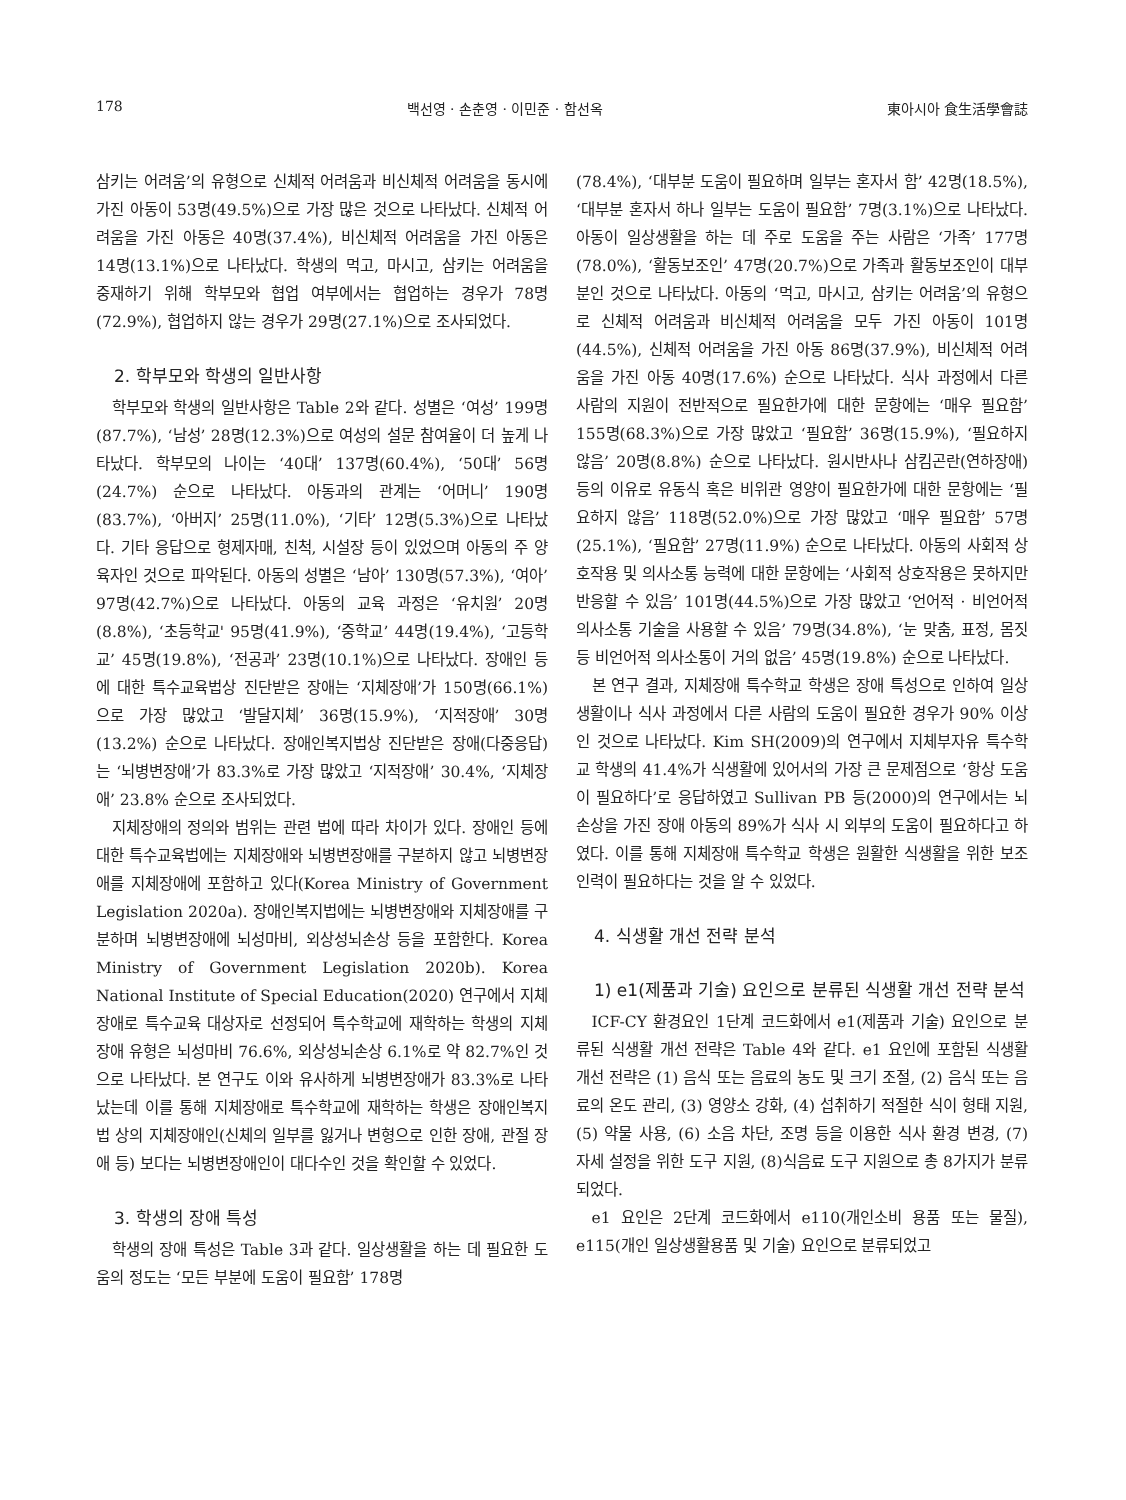178 백선영 · 손춘영 · 이민준 · 함선옥 東아시아 食生活學會誌
삼키는 어려움’의 유형으로 신체적 어려움과 비신체적 어려움을 동시에 가진 아동이 53명(49.5%)으로 가장 많은 것으로 나타났다. 신체적 어려움을 가진 아동은 40명(37.4%), 비신체적 어려움을 가진 아동은 14명(13.1%)으로 나타났다. 학생의 먹고, 마시고, 삼키는 어려움을 중재하기 위해 학부모와 협업 여부에서는 협업하는 경우가 78명(72.9%), 협업하지 않는 경우가 29명(27.1%)으로 조사되었다.
2. 학부모와 학생의 일반사항
학부모와 학생의 일반사항은 Table 2와 같다. 성별은 ‘여성’ 199명(87.7%), ‘남성’ 28명(12.3%)으로 여성의 설문 참여율이 더 높게 나타났다. 학부모의 나이는 ‘40대’ 137명(60.4%), ‘50대’ 56명(24.7%) 순으로 나타났다. 아동과의 관계는 ‘어머니’ 190명(83.7%), ‘아버지’ 25명(11.0%), ‘기타’ 12명(5.3%)으로 나타났다. 기타 응답으로 형제자매, 친척, 시설장 등이 있었으며 아동의 주 양육자인 것으로 파악된다. 아동의 성별은 ‘남아’ 130명(57.3%), ‘여아’ 97명(42.7%)으로 나타났다. 아동의 교육 과정은 ‘유치원’ 20명(8.8%), ‘초등학교' 95명(41.9%), ‘중학교’ 44명(19.4%), ‘고등학교’ 45명(19.8%), ‘전공과’ 23명(10.1%)으로 나타났다. 장애인 등에 대한 특수교육법상 진단받은 장애는 ‘지체장애’가 150명(66.1%)으로 가장 많았고 ‘발달지체’ 36명(15.9%), ‘지적장애’ 30명(13.2%) 순으로 나타났다. 장애인복지법상 진단받은 장애(다중응답)는 ‘뇌병변장애’가 83.3%로 가장 많았고 ‘지적장애’ 30.4%, ‘지체장애’ 23.8% 순으로 조사되었다.
지체장애의 정의와 범위는 관련 법에 따라 차이가 있다. 장애인 등에 대한 특수교육법에는 지체장애와 뇌병변장애를 구분하지 않고 뇌병변장애를 지체장애에 포함하고 있다(Korea Ministry of Government Legislation 2020a). 장애인복지법에는 뇌병변장애와 지체장애를 구분하며 뇌병변장애에 뇌성마비, 외상성뇌손상 등을 포함한다. Korea Ministry of Government Legislation 2020b). Korea National Institute of Special Education(2020) 연구에서 지체장애로 특수교육 대상자로 선정되어 특수학교에 재학하는 학생의 지체장애 유형은 뇌성마비 76.6%, 외상성뇌손상 6.1%로 약 82.7%인 것으로 나타났다. 본 연구도 이와 유사하게 뇌병변장애가 83.3%로 나타났는데 이를 통해 지체장애로 특수학교에 재학하는 학생은 장애인복지법 상의 지체장애인(신체의 일부를 잃거나 변형으로 인한 장애, 관절 장애 등) 보다는 뇌병변장애인이 대다수인 것을 확인할 수 있었다.
3. 학생의 장애 특성
학생의 장애 특성은 Table 3과 같다. 일상생활을 하는 데 필요한 도움의 정도는 ‘모든 부분에 도움이 필요함’ 178명
(78.4%), ‘대부분 도움이 필요하며 일부는 혼자서 함’ 42명(18.5%), ‘대부분 혼자서 하나 일부는 도움이 필요함’ 7명(3.1%)으로 나타났다. 아동이 일상생활을 하는 데 주로 도움을 주는 사람은 ‘가족’ 177명(78.0%), ‘활동보조인’ 47명(20.7%)으로 가족과 활동보조인이 대부분인 것으로 나타났다. 아동의 ‘먹고, 마시고, 삼키는 어려움’의 유형으로 신체적 어려움과 비신체적 어려움을 모두 가진 아동이 101명(44.5%), 신체적 어려움을 가진 아동 86명(37.9%), 비신체적 어려움을 가진 아동 40명(17.6%) 순으로 나타났다. 식사 과정에서 다른 사람의 지원이 전반적으로 필요한가에 대한 문항에는 ‘매우 필요함’ 155명(68.3%)으로 가장 많았고 ‘필요함’ 36명(15.9%), ‘필요하지 않음’ 20명(8.8%) 순으로 나타났다. 원시반사나 삼킴곤란(연하장애) 등의 이유로 유동식 혹은 비위관 영양이 필요한가에 대한 문항에는 ‘필요하지 않음’ 118명(52.0%)으로 가장 많았고 ‘매우 필요함’ 57명(25.1%), ‘필요함’ 27명(11.9%) 순으로 나타났다. 아동의 사회적 상호작용 및 의사소통 능력에 대한 문항에는 ‘사회적 상호작용은 못하지만 반응할 수 있음’ 101명(44.5%)으로 가장 많았고 ‘언어적 · 비언어적 의사소통 기술을 사용할 수 있음’ 79명(34.8%), ‘눈 맞춤, 표정, 몸짓 등 비언어적 의사소통이 거의 없음’ 45명(19.8%) 순으로 나타났다.
본 연구 결과, 지체장애 특수학교 학생은 장애 특성으로 인하여 일상생활이나 식사 과정에서 다른 사람의 도움이 필요한 경우가 90% 이상인 것으로 나타났다. Kim SH(2009)의 연구에서 지체부자유 특수학교 학생의 41.4%가 식생활에 있어서의 가장 큰 문제점으로 ‘항상 도움이 필요하다’로 응답하였고 Sullivan PB 등(2000)의 연구에서는 뇌 손상을 가진 장애 아동의 89%가 식사 시 외부의 도움이 필요하다고 하였다. 이를 통해 지체장애 특수학교 학생은 원활한 식생활을 위한 보조 인력이 필요하다는 것을 알 수 있었다.
4. 식생활 개선 전략 분석
1) e1(제품과 기술) 요인으로 분류된 식생활 개선 전략 분석
ICF-CY 환경요인 1단계 코드화에서 e1(제품과 기술) 요인으로 분류된 식생활 개선 전략은 Table 4와 같다. e1 요인에 포함된 식생활 개선 전략은 (1) 음식 또는 음료의 농도 및 크기 조절, (2) 음식 또는 음료의 온도 관리, (3) 영양소 강화, (4) 섭취하기 적절한 식이 형태 지원, (5) 약물 사용, (6) 소음 차단, 조명 등을 이용한 식사 환경 변경, (7) 자세 설정을 위한 도구 지원, (8)식음료 도구 지원으로 총 8가지가 분류되었다.
e1 요인은 2단계 코드화에서 e110(개인소비 용품 또는 물질), e115(개인 일상생활용품 및 기술) 요인으로 분류되었고